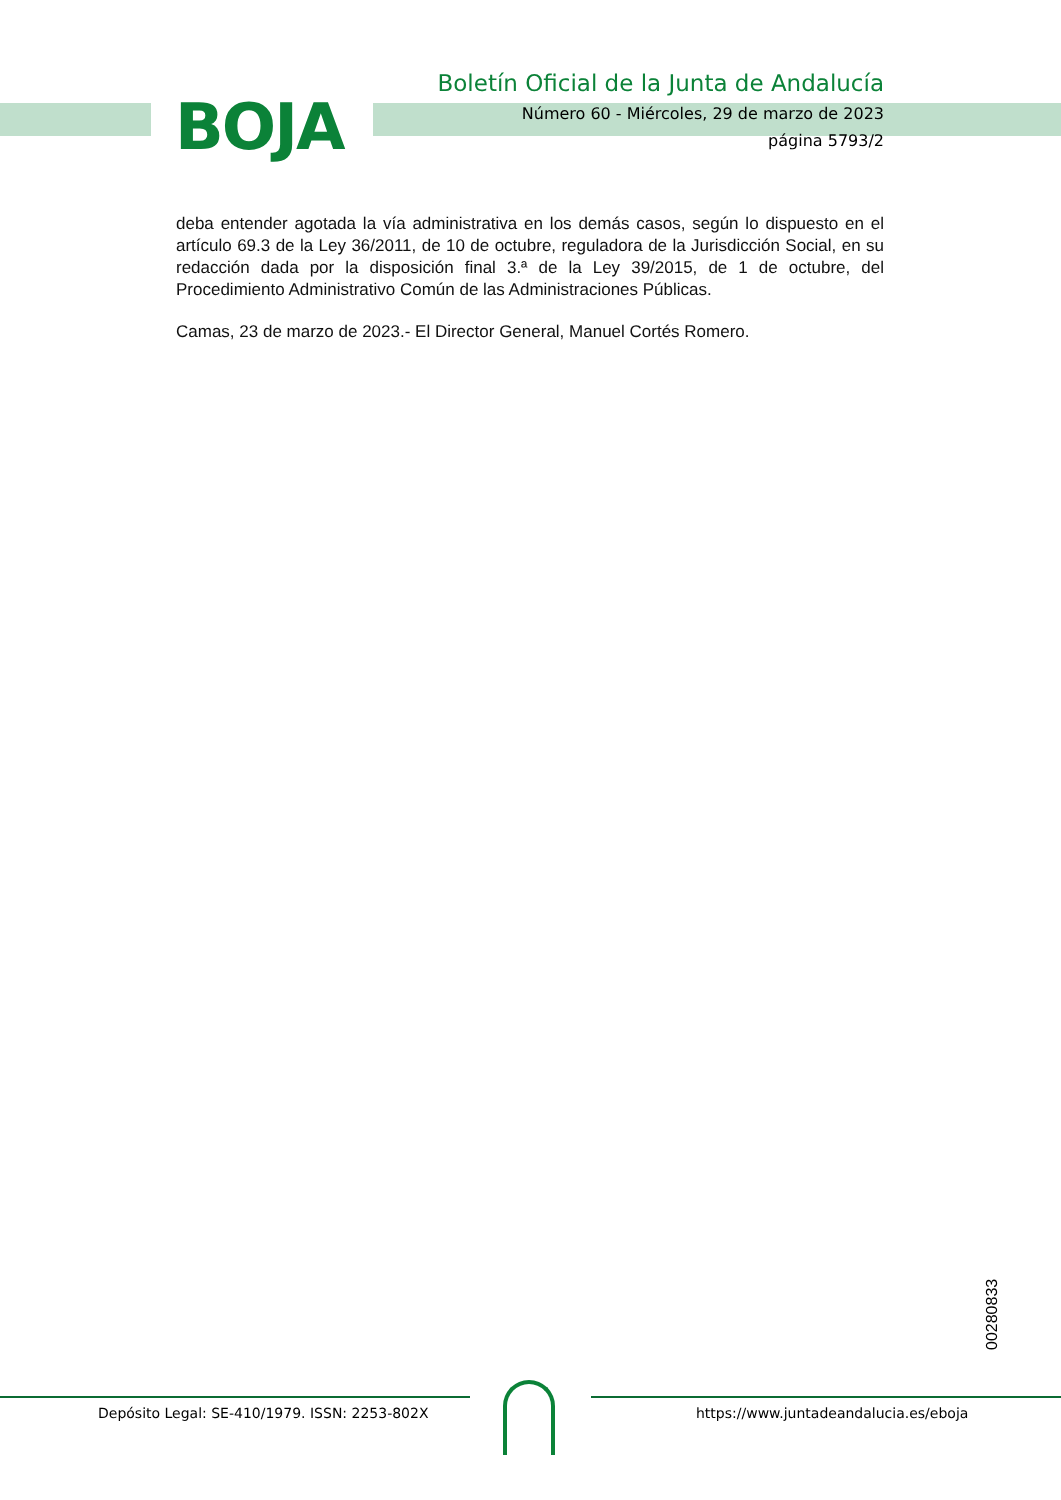BOJA
Boletín Oficial de la Junta de Andalucía
Número 60 - Miércoles, 29 de marzo de 2023
página 5793/2
deba entender agotada la vía administrativa en los demás casos, según lo dispuesto en el artículo 69.3 de la Ley 36/2011, de 10 de octubre, reguladora de la Jurisdicción Social, en su redacción dada por la disposición final 3.ª de la Ley 39/2015, de 1 de octubre, del Procedimiento Administrativo Común de las Administraciones Públicas.
Camas, 23 de marzo de 2023.- El Director General, Manuel Cortés Romero.
00280833
Depósito Legal: SE-410/1979. ISSN: 2253-802X
https://www.juntadeandalucia.es/eboja